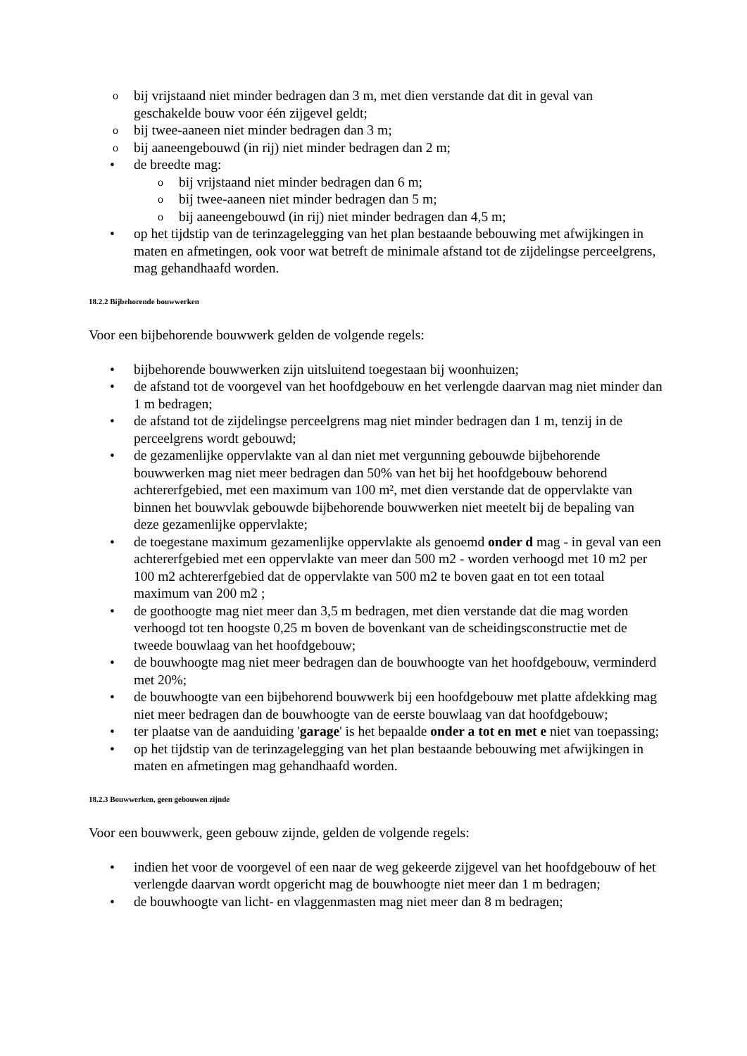o bij vrijstaand niet minder bedragen dan 3 m, met dien verstande dat dit in geval van geschakelde bouw voor één zijgevel geldt;
o bij twee-aaneen niet minder bedragen dan 3 m;
o bij aaneengebouwd (in rij) niet minder bedragen dan 2 m;
• de breedte mag:
o bij vrijstaand niet minder bedragen dan 6 m;
o bij twee-aaneen niet minder bedragen dan 5 m;
o bij aaneengebouwd (in rij) niet minder bedragen dan 4,5 m;
• op het tijdstip van de terinzagelegging van het plan bestaande bebouwing met afwijkingen in maten en afmetingen, ook voor wat betreft de minimale afstand tot de zijdelingse perceelgrens, mag gehandhaafd worden.
18.2.2 Bijbehorende bouwwerken
Voor een bijbehorende bouwwerk gelden de volgende regels:
• bijbehorende bouwwerken zijn uitsluitend toegestaan bij woonhuizen;
• de afstand tot de voorgevel van het hoofdgebouw en het verlengde daarvan mag niet minder dan 1 m bedragen;
• de afstand tot de zijdelingse perceelgrens mag niet minder bedragen dan 1 m, tenzij in de perceelgrens wordt gebouwd;
• de gezamenlijke oppervlakte van al dan niet met vergunning gebouwde bijbehorende bouwwerken mag niet meer bedragen dan 50% van het bij het hoofdgebouw behorend achtererfgebied, met een maximum van 100 m², met dien verstande dat de oppervlakte van binnen het bouwvlak gebouwde bijbehorende bouwwerken niet meetelt bij de bepaling van deze gezamenlijke oppervlakte;
• de toegestane maximum gezamenlijke oppervlakte als genoemd onder d mag - in geval van een achtererfgebied met een oppervlakte van meer dan 500 m2 - worden verhoogd met 10 m2 per 100 m2 achtererfgebied dat de oppervlakte van 500 m2 te boven gaat en tot een totaal maximum van 200 m2 ;
• de goothoogte mag niet meer dan 3,5 m bedragen, met dien verstande dat die mag worden verhoogd tot ten hoogste 0,25 m boven de bovenkant van de scheidingsconstructie met de tweede bouwlaag van het hoofdgebouw;
• de bouwhoogte mag niet meer bedragen dan de bouwhoogte van het hoofdgebouw, verminderd met 20%;
• de bouwhoogte van een bijbehorend bouwwerk bij een hoofdgebouw met platte afdekking mag niet meer bedragen dan de bouwhoogte van de eerste bouwlaag van dat hoofdgebouw;
• ter plaatse van de aanduiding 'garage' is het bepaalde onder a tot en met e niet van toepassing;
• op het tijdstip van de terinzagelegging van het plan bestaande bebouwing met afwijkingen in maten en afmetingen mag gehandhaafd worden.
18.2.3 Bouwwerken, geen gebouwen zijnde
Voor een bouwwerk, geen gebouw zijnde, gelden de volgende regels:
• indien het voor de voorgevel of een naar de weg gekeerde zijgevel van het hoofdgebouw of het verlengde daarvan wordt opgericht mag de bouwhoogte niet meer dan 1 m bedragen;
• de bouwhoogte van licht- en vlaggenmasten mag niet meer dan 8 m bedragen;